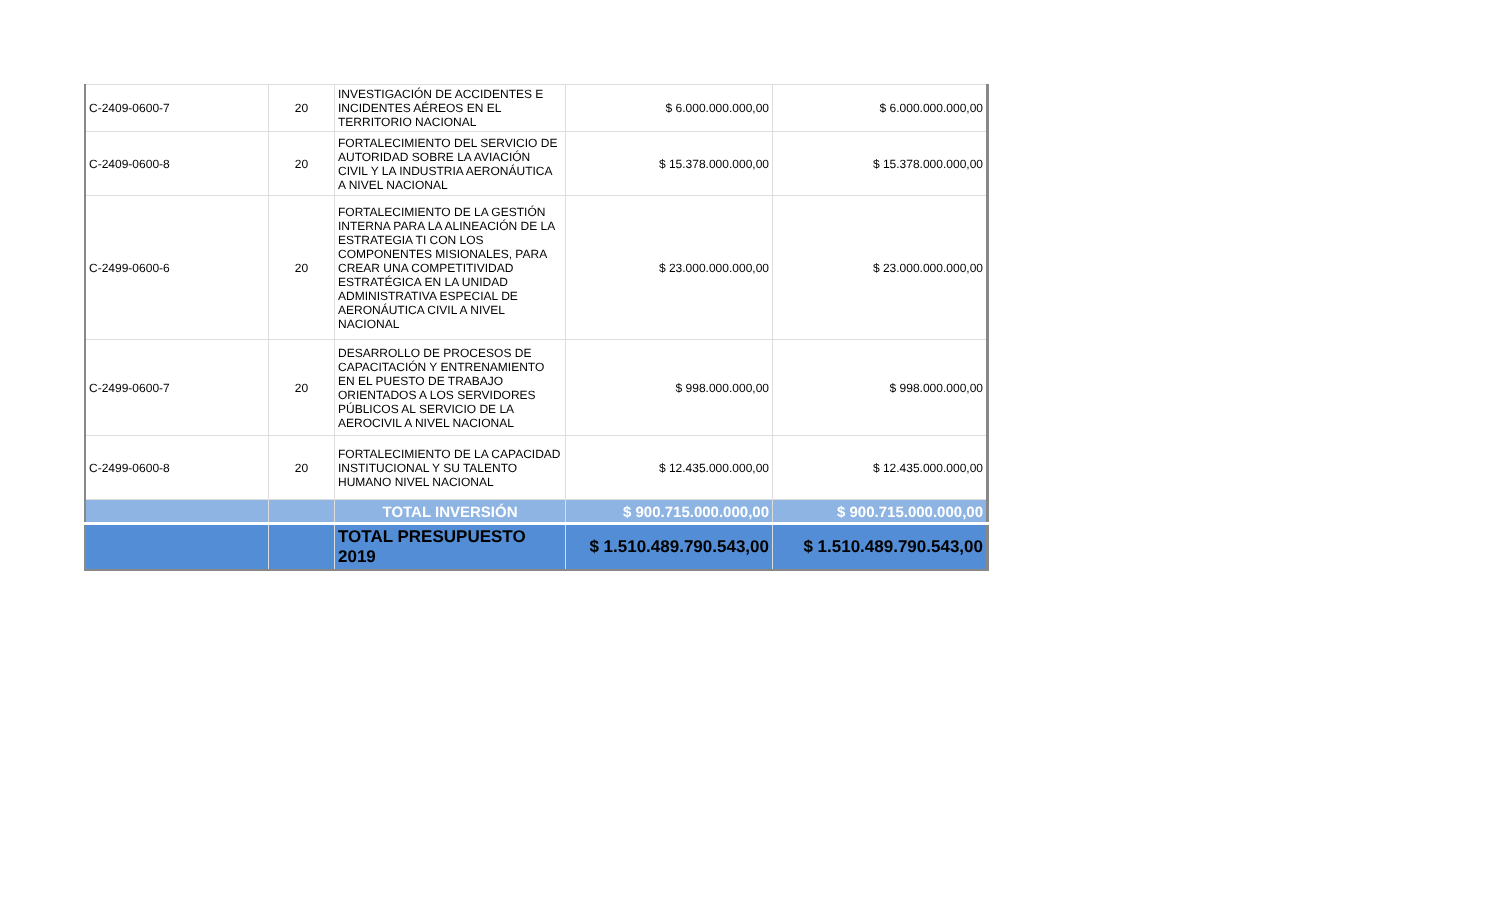| C-2409-0600-7 | 20 | INVESTIGACIÓN DE ACCIDENTES E INCIDENTES AÉREOS EN EL TERRITORIO NACIONAL | $ 6.000.000.000,00 | $ 6.000.000.000,00 |
| C-2409-0600-8 | 20 | FORTALECIMIENTO DEL SERVICIO DE AUTORIDAD SOBRE LA AVIACIÓN CIVIL Y LA INDUSTRIA AERONÁUTICA A NIVEL NACIONAL | $ 15.378.000.000,00 | $ 15.378.000.000,00 |
| C-2499-0600-6 | 20 | FORTALECIMIENTO DE LA GESTIÓN INTERNA PARA LA ALINEACIÓN DE LA ESTRATEGIA TI CON LOS COMPONENTES MISIONALES, PARA CREAR UNA COMPETITIVIDAD ESTRATÉGICA EN LA UNIDAD ADMINISTRATIVA ESPECIAL DE AERONÁUTICA CIVIL A NIVEL NACIONAL | $ 23.000.000.000,00 | $ 23.000.000.000,00 |
| C-2499-0600-7 | 20 | DESARROLLO DE PROCESOS DE CAPACITACIÓN Y ENTRENAMIENTO EN EL PUESTO DE TRABAJO ORIENTADOS A LOS SERVIDORES PÚBLICOS AL SERVICIO DE LA AEROCIVIL A NIVEL NACIONAL | $ 998.000.000,00 | $ 998.000.000,00 |
| C-2499-0600-8 | 20 | FORTALECIMIENTO DE LA CAPACIDAD INSTITUCIONAL Y SU TALENTO HUMANO NIVEL NACIONAL | $ 12.435.000.000,00 | $ 12.435.000.000,00 |
| | | TOTAL INVERSIÓN | $ 900.715.000.000,00 | $ 900.715.000.000,00 |
| | | TOTAL PRESUPUESTO 2019 | $ 1.510.489.790.543,00 | $ 1.510.489.790.543,00 |